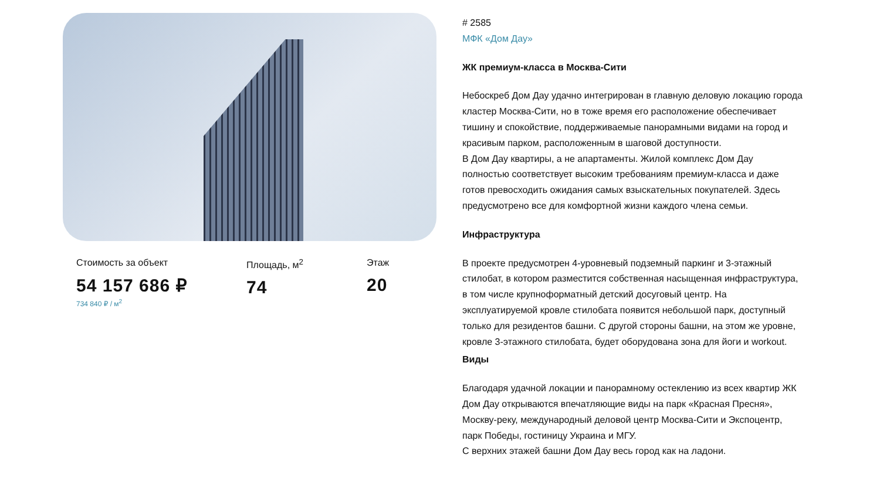Стоимость за объект
54 157 686 ₽
734 840 ₽ / м<sup>2</sup>
Площадь, м<sup>2</sup>
74
Этаж
20
# 2585
МФК «Дом Дау»
ЖК премиум-класса в Москва-Сити
Небоскреб Дом Дау удачно интегрирован в главную деловую локацию города кластер Москва-Сити, но в тоже время его расположение обеспечивает тишину и спокойствие, поддерживаемые панорамными видами на город и красивым парком, расположенным в шаговой доступности.
В Дом Дау квартиры, а не апартаменты. Жилой комплекс Дом Дау полностью соответствует высоким требованиям премиум-класса и даже готов превосходить ожидания самых взыскательных покупателей. Здесь предусмотрено все для комфортной жизни каждого члена семьи.
Инфраструктура
В проекте предусмотрен 4-уровневый подземный паркинг и 3-этажный стилобат, в котором разместится собственная насыщенная инфраструктура, в том числе крупноформатный детский досуговый центр. На эксплуатируемой кровле стилобата появится небольшой парк, доступный только для резидентов башни. С другой стороны башни, на этом же уровне, кровле 3-этажного стилобата, будет оборудована зона для йоги и workout.
Виды
Благодаря удачной локации и панорамному остеклению из всех квартир ЖК Дом Дау открываются впечатляющие виды на парк «Красная Пресня», Москву-реку, международный деловой центр Москва-Сити и Экспоцентр, парк Победы, гостиницу Украина и МГУ.
С верхних этажей башни Дом Дау весь город как на ладони.